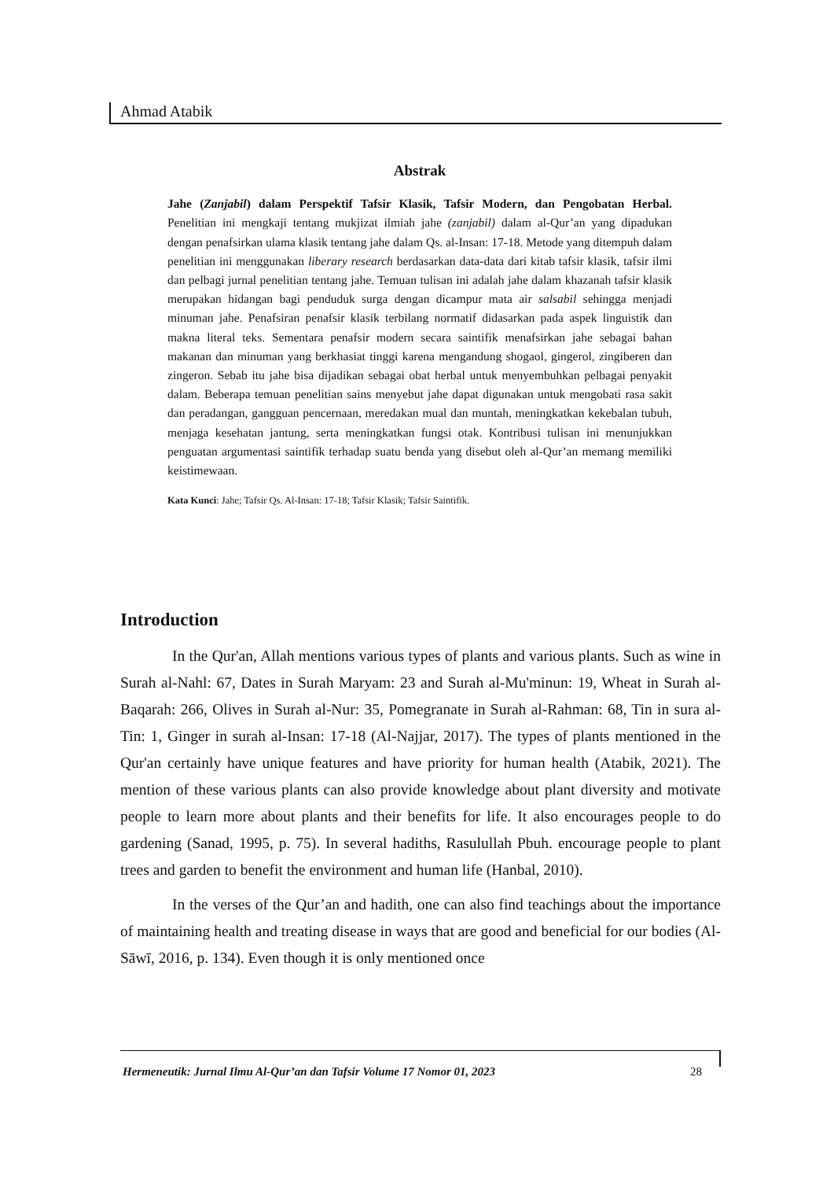Ahmad Atabik
Abstrak
Jahe (Zanjabil) dalam Perspektif Tafsir Klasik, Tafsir Modern, dan Pengobatan Herbal. Penelitian ini mengkaji tentang mukjizat ilmiah jahe (zanjabil) dalam al-Qur’an yang dipadukan dengan penafsirkan ulama klasik tentang jahe dalam Qs. al-Insan: 17-18. Metode yang ditempuh dalam penelitian ini menggunakan liberary research berdasarkan data-data dari kitab tafsir klasik, tafsir ilmi dan pelbagi jurnal penelitian tentang jahe. Temuan tulisan ini adalah jahe dalam khazanah tafsir klasik merupakan hidangan bagi penduduk surga dengan dicampur mata air salsabil sehingga menjadi minuman jahe. Penafsiran penafsir klasik terbilang normatif didasarkan pada aspek linguistik dan makna literal teks. Sementara penafsir modern secara saintifik menafsirkan jahe sebagai bahan makanan dan minuman yang berkhasiat tinggi karena mengandung shogaol, gingerol, zingiberen dan zingeron. Sebab itu jahe bisa dijadikan sebagai obat herbal untuk menyembuhkan pelbagai penyakit dalam. Beberapa temuan penelitian sains menyebut jahe dapat digunakan untuk mengobati rasa sakit dan peradangan, gangguan pencernaan, meredakan mual dan muntah, meningkatkan kekebalan tubuh, menjaga kesehatan jantung, serta meningkatkan fungsi otak. Kontribusi tulisan ini menunjukkan penguatan argumentasi saintifik terhadap suatu benda yang disebut oleh al-Qur’an memang memiliki keistimewaan.
Kata Kunci: Jahe; Tafsir Qs. Al-Insan: 17-18; Tafsir Klasik; Tafsir Saintifik.
Introduction
In the Qur'an, Allah mentions various types of plants and various plants. Such as wine in Surah al-Nahl: 67, Dates in Surah Maryam: 23 and Surah al-Mu'minun: 19, Wheat in Surah al-Baqarah: 266, Olives in Surah al-Nur: 35, Pomegranate in Surah al-Rahman: 68, Tin in sura al-Tin: 1, Ginger in surah al-Insan: 17-18 (Al-Najjar, 2017). The types of plants mentioned in the Qur'an certainly have unique features and have priority for human health (Atabik, 2021). The mention of these various plants can also provide knowledge about plant diversity and motivate people to learn more about plants and their benefits for life. It also encourages people to do gardening (Sanad, 1995, p. 75). In several hadiths, Rasulullah Pbuh. encourage people to plant trees and garden to benefit the environment and human life (Hanbal, 2010).
In the verses of the Qur’an and hadith, one can also find teachings about the importance of maintaining health and treating disease in ways that are good and beneficial for our bodies (Al-Sāwī, 2016, p. 134). Even though it is only mentioned once
Hermeneutik: Jurnal Ilmu Al-Qur’an dan Tafsir Volume 17 Nomor 01, 2023 28